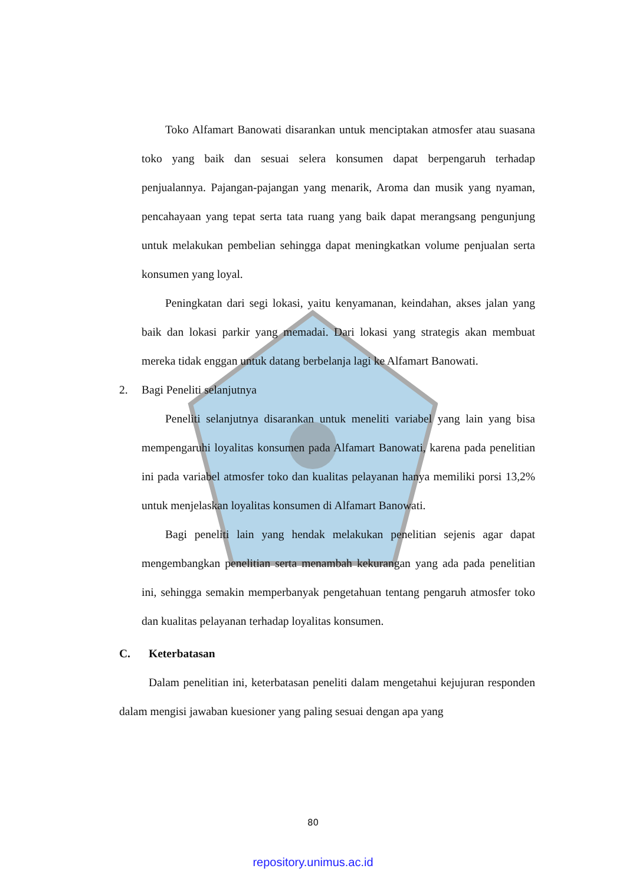Toko Alfamart Banowati disarankan untuk menciptakan atmosfer atau suasana toko yang baik dan sesuai selera konsumen dapat berpengaruh terhadap penjualannya. Pajangan-pajangan yang menarik, Aroma dan musik yang nyaman, pencahayaan yang tepat serta tata ruang yang baik dapat merangsang pengunjung untuk melakukan pembelian sehingga dapat meningkatkan volume penjualan serta konsumen yang loyal.
Peningkatan dari segi lokasi, yaitu kenyamanan, keindahan, akses jalan yang baik dan lokasi parkir yang memadai. Dari lokasi yang strategis akan membuat mereka tidak enggan untuk datang berbelanja lagi ke Alfamart Banowati.
2. Bagi Peneliti selanjutnya
Peneliti selanjutnya disarankan untuk meneliti variabel yang lain yang bisa mempengaruhi loyalitas konsumen pada Alfamart Banowati, karena pada penelitian ini pada variabel atmosfer toko dan kualitas pelayanan hanya memiliki porsi 13,2% untuk menjelaskan loyalitas konsumen di Alfamart Banowati.
Bagi peneliti lain yang hendak melakukan penelitian sejenis agar dapat mengembangkan penelitian serta menambah kekurangan yang ada pada penelitian ini, sehingga semakin memperbanyak pengetahuan tentang pengaruh atmosfer toko dan kualitas pelayanan terhadap loyalitas konsumen.
C. Keterbatasan
Dalam penelitian ini, keterbatasan peneliti dalam mengetahui kejujuran responden dalam mengisi jawaban kuesioner yang paling sesuai dengan apa yang
80
repository.unimus.ac.id